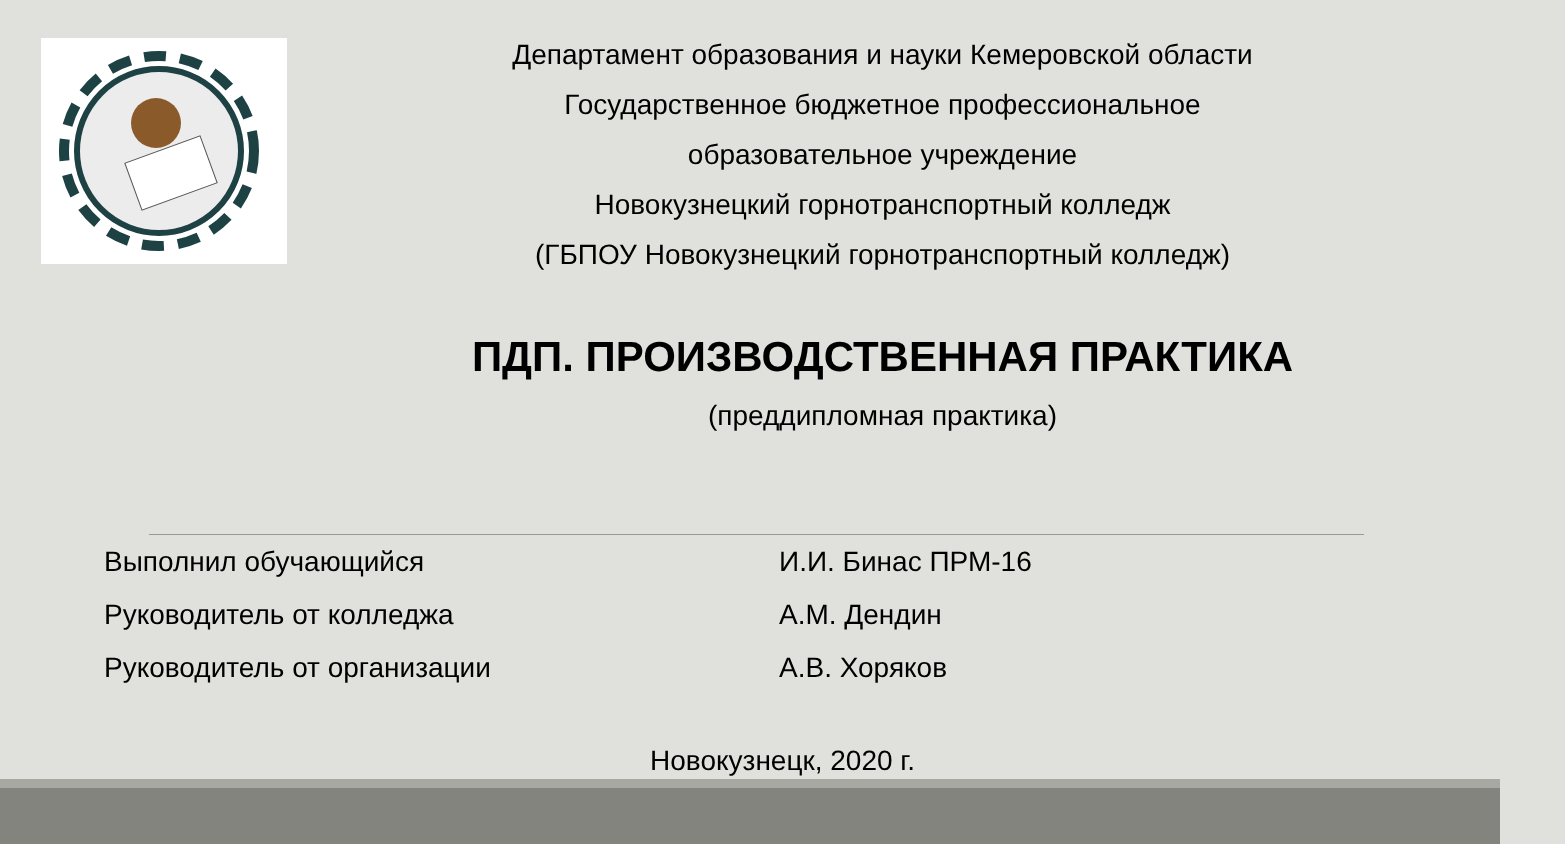Департамент образования и науки Кемеровской области
Государственное бюджетное профессиональное
образовательное учреждение
Новокузнецкий горнотранспортный колледж
(ГБПОУ Новокузнецкий горнотранспортный колледж)
ПДП. ПРОИЗВОДСТВЕННАЯ ПРАКТИКА
(преддипломная практика)
Выполнил обучающийся И.И. Бинас ПРМ-16
Руководитель от колледжа А.М. Дендин
Руководитель от организации А.В. Хоряков
Новокузнецк, 2020 г.